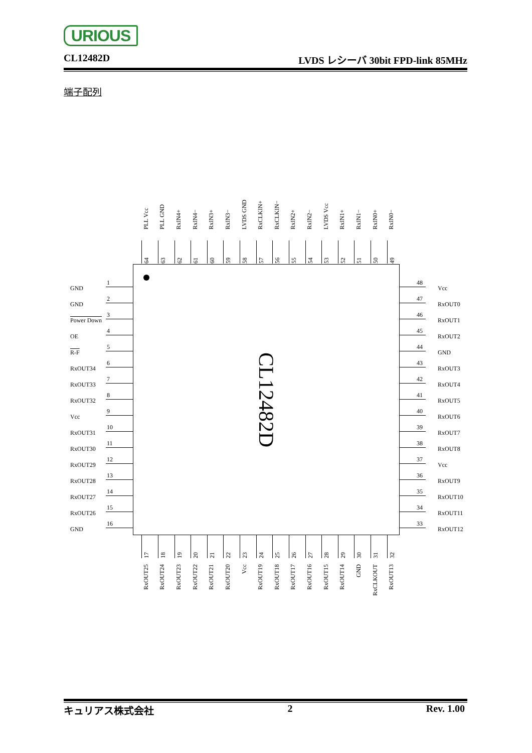URIOUS
CL12482D LVDS レシーバ 30bit FPD-link 85MHz
端子配列
PLL Vcc
64
PLL GND
63
RxIN4+
62
RxIN4−
61
RxIN3+
60
RxIN3−
59
LVDS GND
58
RxCLKIN+
57
RxCLKIN−
56
RxIN2+
55
RxIN2−
54
LVDS Vcc
53
RxIN1+
52
RxIN1−
51
RxIN0+
50
RxIN0−
49
GND 1
GND 2
Power Down 3
OE 4
R-F 5
RxOUT34 6
RxOUT33 7
RxOUT32 8
Vcc 9
RxOUT31 10
RxOUT30 11
RxOUT29 12
RxOUT28 13
RxOUT27 14
RxOUT26 15
GND 16
CL12482D
48 Vcc
47 RxOUT0
46 RxOUT1
45 RxOUT2
44 GND
43 RxOUT3
42 RxOUT4
41 RxOUT5
40 RxOUT6
39 RxOUT7
38 RxOUT8
37 Vcc
36 RxOUT9
35 RxOUT10
34 RxOUT11
33 RxOUT12
17
RxOUT25
18
RxOUT24
19
RxOUT23
20
RxOUT22
21
RxOUT21
22
RxOUT20
23
Vcc
24
RxOUT19
25
RxOUT18
26
RxOUT17
27
RxOUT16
28
RxOUT15
29
RxOUT14
30
GND
31
RxCLKOUT
32
RxOUT13
キュリアス株式会社 2 Rev. 1.00